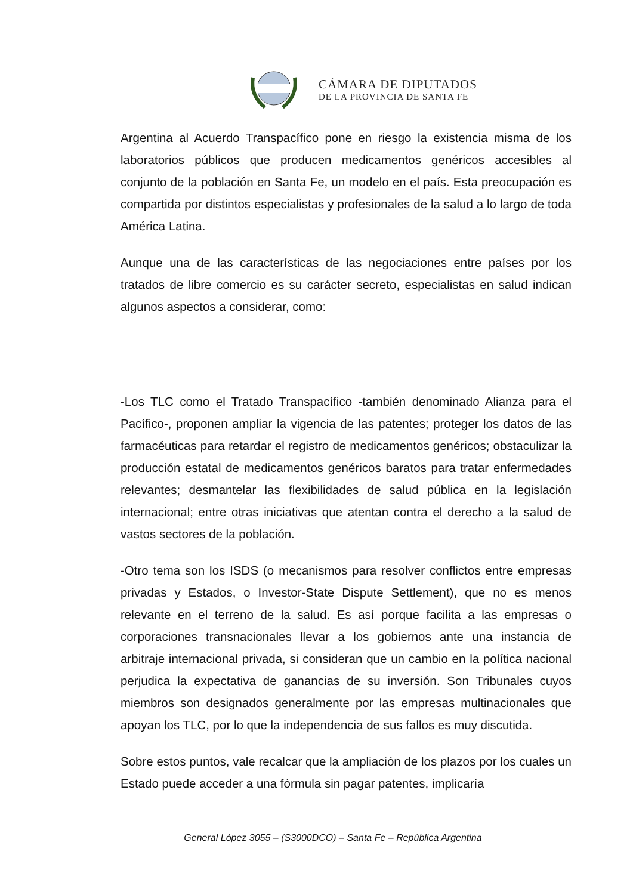CÁMARA DE DIPUTADOS
DE LA PROVINCIA DE SANTA FE
Argentina al Acuerdo Transpacífico pone en riesgo la existencia misma de los laboratorios públicos que producen medicamentos genéricos accesibles al conjunto de la población en Santa Fe, un modelo en el país. Esta preocupación es compartida por distintos especialistas y profesionales de la salud a lo largo de toda América Latina.
Aunque una de las características de las negociaciones entre países por los tratados de libre comercio es su carácter secreto, especialistas en salud indican algunos aspectos a considerar, como:
-Los TLC como el Tratado Transpacífico -también denominado Alianza para el Pacífico-, proponen ampliar la vigencia de las patentes; proteger los datos de las farmacéuticas para retardar el registro de medicamentos genéricos; obstaculizar la producción estatal de medicamentos genéricos baratos para tratar enfermedades relevantes; desmantelar las flexibilidades de salud pública en la legislación internacional; entre otras iniciativas que atentan contra el derecho a la salud de vastos sectores de la población.
-Otro tema son los ISDS (o mecanismos para resolver conflictos entre empresas privadas y Estados, o Investor-State Dispute Settlement), que no es menos relevante en el terreno de la salud. Es así porque facilita a las empresas o corporaciones transnacionales llevar a los gobiernos ante una instancia de arbitraje internacional privada, si consideran que un cambio en la política nacional perjudica la expectativa de ganancias de su inversión. Son Tribunales cuyos miembros son designados generalmente por las empresas multinacionales que apoyan los TLC, por lo que la independencia de sus fallos es muy discutida.
Sobre estos puntos, vale recalcar que la ampliación de los plazos por los cuales un Estado puede acceder a una fórmula sin pagar patentes, implicaría
General López 3055 – (S3000DCO) – Santa Fe – República Argentina